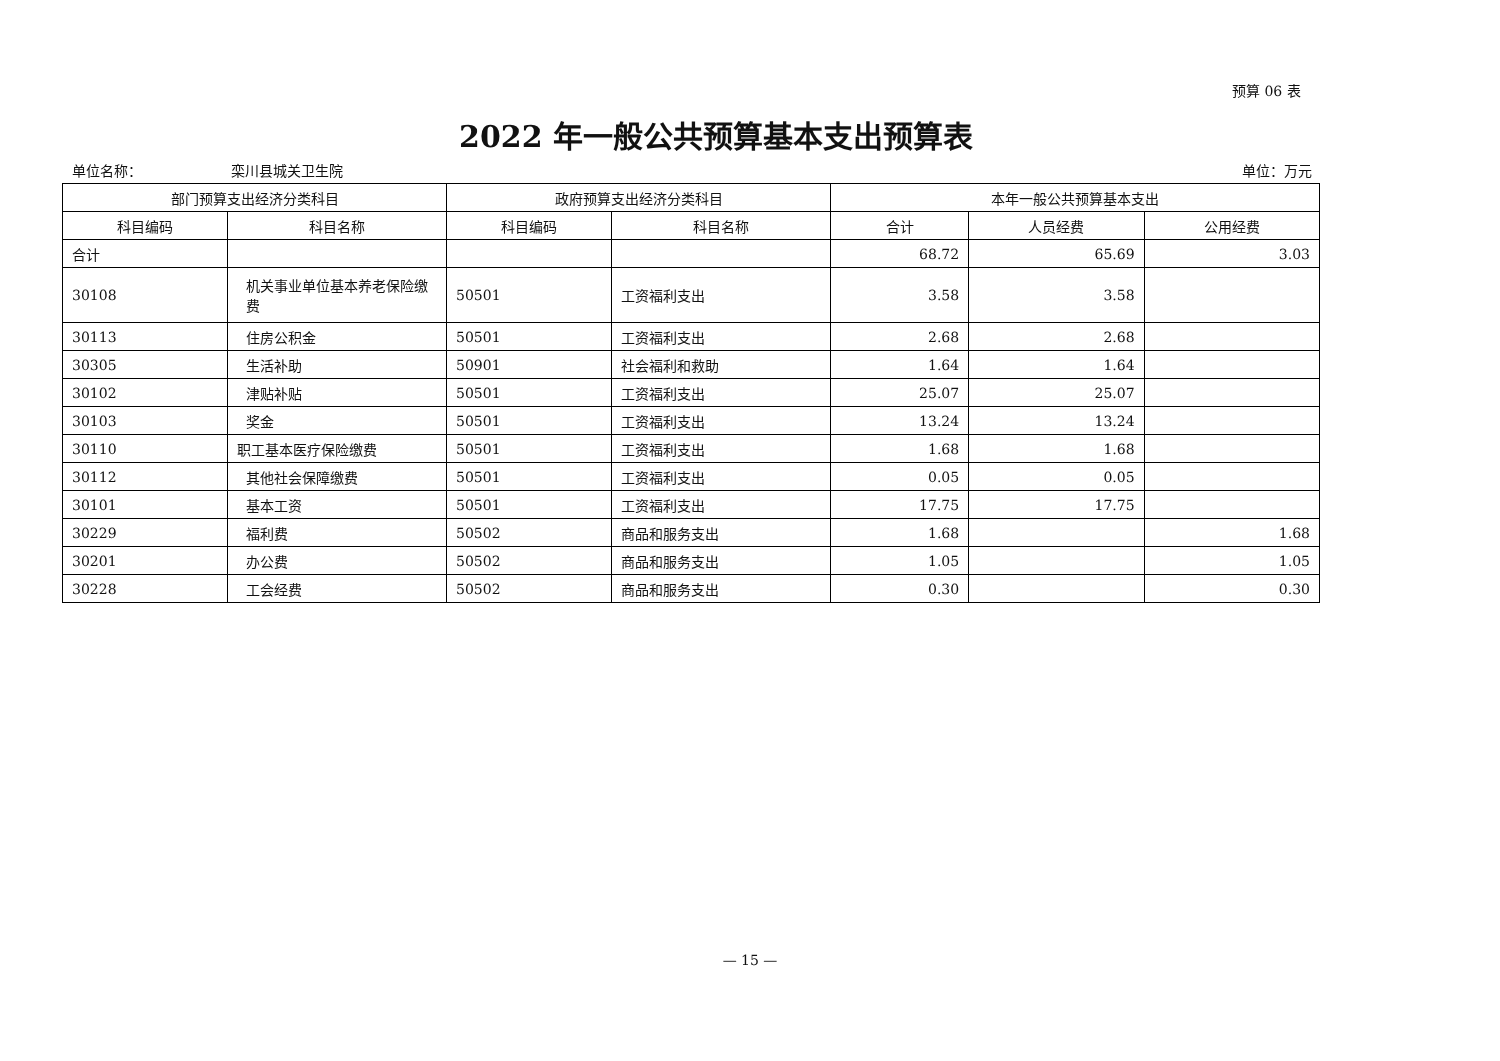预算 06 表
2022 年一般公共预算基本支出预算表
单位名称： 栾川县城关卫生院 单位：万元
| 部门预算支出经济分类科目 | | 政府预算支出经济分类科目 | | 本年一般公共预算基本支出 | | |
| --- | --- | --- | --- | --- | --- | --- |
| 科目编码 | 科目名称 | 科目编码 | 科目名称 | 合计 | 人员经费 | 公用经费 |
| 合计 | | | | 68.72 | 65.69 | 3.03 |
| 30108 | 机关事业单位基本养老保险缴费 | 50501 | 工资福利支出 | 3.58 | 3.58 | |
| 30113 | 住房公积金 | 50501 | 工资福利支出 | 2.68 | 2.68 | |
| 30305 | 生活补助 | 50901 | 社会福利和救助 | 1.64 | 1.64 | |
| 30102 | 津贴补贴 | 50501 | 工资福利支出 | 25.07 | 25.07 | |
| 30103 | 奖金 | 50501 | 工资福利支出 | 13.24 | 13.24 | |
| 30110 | 职工基本医疗保险缴费 | 50501 | 工资福利支出 | 1.68 | 1.68 | |
| 30112 | 其他社会保障缴费 | 50501 | 工资福利支出 | 0.05 | 0.05 | |
| 30101 | 基本工资 | 50501 | 工资福利支出 | 17.75 | 17.75 | |
| 30229 | 福利费 | 50502 | 商品和服务支出 | 1.68 | | 1.68 |
| 30201 | 办公费 | 50502 | 商品和服务支出 | 1.05 | | 1.05 |
| 30228 | 工会经费 | 50502 | 商品和服务支出 | 0.30 | | 0.30 |
— 15 —